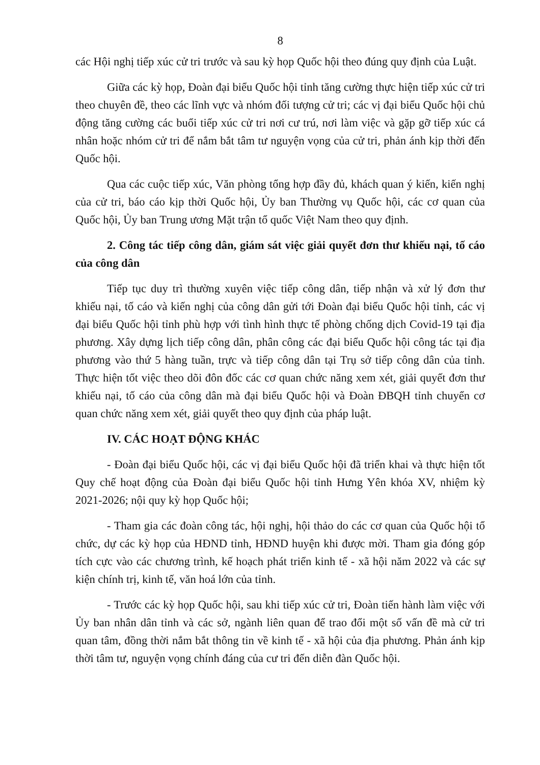8
các Hội nghị tiếp xúc cử tri trước và sau kỳ họp Quốc hội theo đúng quy định của Luật.
Giữa các kỳ họp, Đoàn đại biểu Quốc hội tỉnh tăng cường thực hiện tiếp xúc cử tri theo chuyên đề, theo các lĩnh vực và nhóm đối tượng cử tri; các vị đại biểu Quốc hội chủ động tăng cường các buổi tiếp xúc cử tri nơi cư trú, nơi làm việc và gặp gỡ tiếp xúc cá nhân hoặc nhóm cử tri để nắm bắt tâm tư nguyện vọng của cử tri, phản ánh kịp thời đến Quốc hội.
Qua các cuộc tiếp xúc, Văn phòng tổng hợp đầy đủ, khách quan ý kiến, kiến nghị của cử tri, báo cáo kịp thời Quốc hội, Ủy ban Thường vụ Quốc hội, các cơ quan của Quốc hội, Ủy ban Trung ương Mặt trận tổ quốc Việt Nam theo quy định.
2. Công tác tiếp công dân, giám sát việc giải quyết đơn thư khiếu nại, tố cáo của công dân
Tiếp tục duy trì thường xuyên việc tiếp công dân, tiếp nhận và xử lý đơn thư khiếu nại, tố cáo và kiến nghị của công dân gửi tới Đoàn đại biểu Quốc hội tỉnh, các vị đại biểu Quốc hội tỉnh phù hợp với tình hình thực tế phòng chống dịch Covid-19 tại địa phương. Xây dựng lịch tiếp công dân, phân công các đại biểu Quốc hội công tác tại địa phương vào thứ 5 hàng tuần, trực và tiếp công dân tại Trụ sở tiếp công dân của tỉnh. Thực hiện tốt việc theo dõi đôn đốc các cơ quan chức năng xem xét, giải quyết đơn thư khiếu nại, tố cáo của công dân mà đại biểu Quốc hội và Đoàn ĐBQH tỉnh chuyển cơ quan chức năng xem xét, giải quyết theo quy định của pháp luật.
IV. CÁC HOẠT ĐỘNG KHÁC
- Đoàn đại biểu Quốc hội, các vị đại biểu Quốc hội đã triển khai và thực hiện tốt Quy chế hoạt động của Đoàn đại biểu Quốc hội tỉnh Hưng Yên khóa XV, nhiệm kỳ 2021-2026; nội quy kỳ họp Quốc hội;
- Tham gia các đoàn công tác, hội nghị, hội thảo do các cơ quan của Quốc hội tổ chức, dự các kỳ họp của HĐND tỉnh, HĐND huyện khi được mời. Tham gia đóng góp tích cực vào các chương trình, kế hoạch phát triển kinh tế - xã hội năm 2022 và các sự kiện chính trị, kinh tế, văn hoá lớn của tỉnh.
- Trước các kỳ họp Quốc hội, sau khi tiếp xúc cử tri, Đoàn tiến hành làm việc với Ủy ban nhân dân tỉnh và các sở, ngành liên quan để trao đổi một số vấn đề mà cử tri quan tâm, đồng thời nắm bắt thông tin về kinh tế - xã hội của địa phương. Phản ánh kịp thời tâm tư, nguyện vọng chính đáng của cư tri đến diễn đàn Quốc hội.